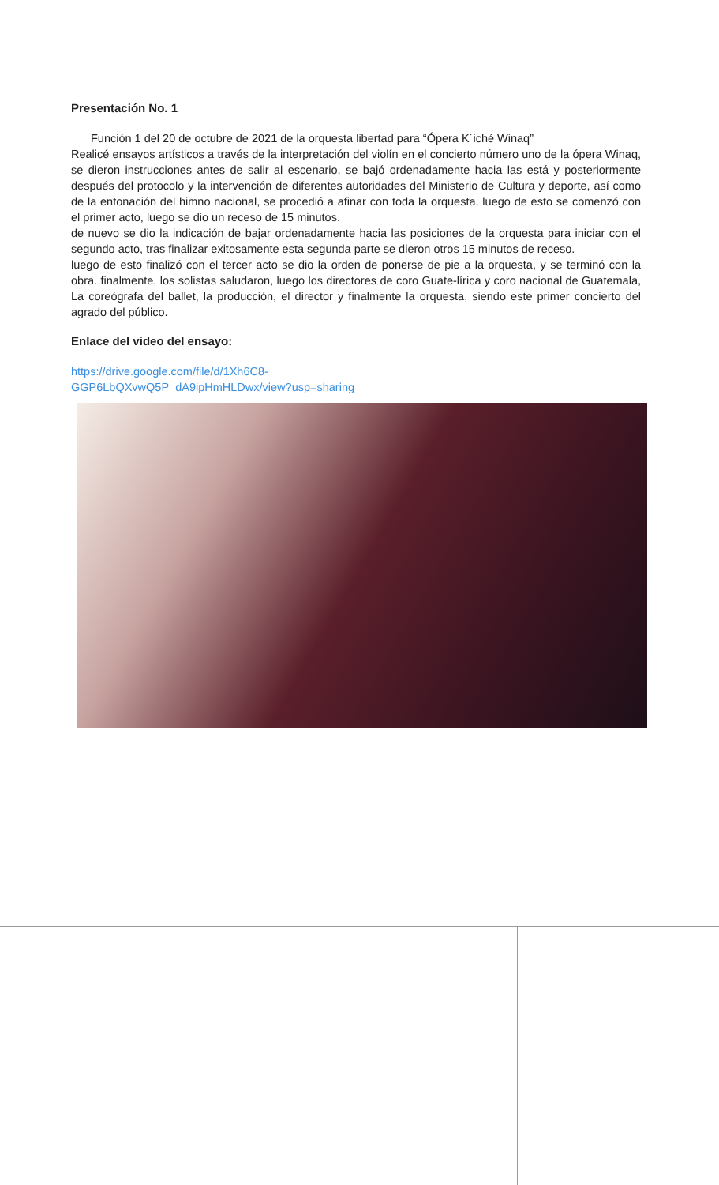Presentación No. 1
Función 1 del 20 de octubre de 2021 de la orquesta libertad para “Ópera K´iché Winaq”
Realicé ensayos artísticos a través de la interpretación del violín en el concierto número uno de la ópera Winaq, se dieron instrucciones antes de salir al escenario, se bajó ordenadamente hacia las está y posteriormente después del protocolo y la intervención de diferentes autoridades del Ministerio de Cultura y deporte, así como de la entonación del himno nacional, se procedió a afinar con toda la orquesta, luego de esto se comenzó con el primer acto, luego se dio un receso de 15 minutos.
de nuevo se dio la indicación de bajar ordenadamente hacia las posiciones de la orquesta para iniciar con el segundo acto, tras finalizar exitosamente esta segunda parte se dieron otros 15 minutos de receso.
luego de esto finalizó con el tercer acto se dio la orden de ponerse de pie a la orquesta, y se terminó con la obra. finalmente, los solistas saludaron, luego los directores de coro Guate-lírica y coro nacional de Guatemala, La coreógrafa del ballet, la producción, el director y finalmente la orquesta, siendo este primer concierto del agrado del público.
Enlace del video del ensayo:
https://drive.google.com/file/d/1Xh6C8-
GGP6LbQXvwQ5P_dA9ipHmHLDwx/view?usp=sharing